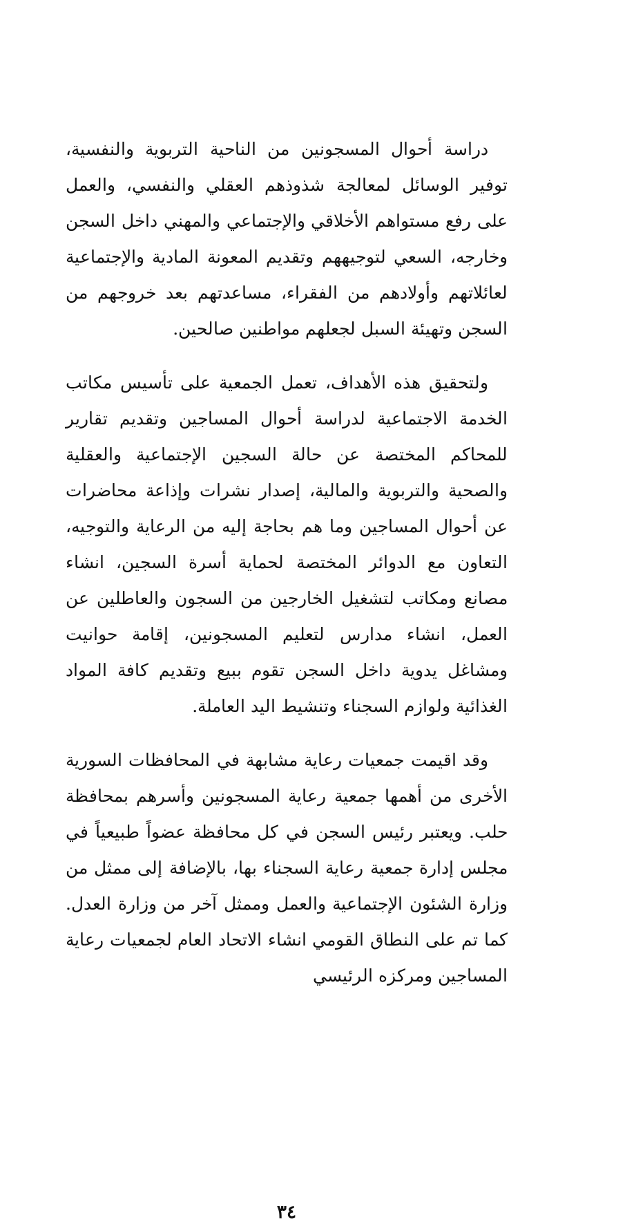دراسة أحوال المسجونين من الناحية التربوية والنفسية، توفير الوسائل لمعالجة شذوذهم العقلي والنفسي، والعمل على رفع مستواهم الأخلاقي والإجتماعي والمهني داخل السجن وخارجه، السعي لتوجيههم وتقديم المعونة المادية والإجتماعية لعائلاتهم وأولادهم من الفقراء، مساعدتهم بعد خروجهم من السجن وتهيئة السبل لجعلهم مواطنين صالحين.
ولتحقيق هذه الأهداف، تعمل الجمعية على تأسيس مكاتب الخدمة الاجتماعية لدراسة أحوال المساجين وتقديم تقارير للمحاكم المختصة عن حالة السجين الإجتماعية والعقلية والصحية والتربوية والمالية، إصدار نشرات وإذاعة محاضرات عن أحوال المساجين وما هم بحاجة إليه من الرعاية والتوجيه، التعاون مع الدوائر المختصة لحماية أسرة السجين، انشاء مصانع ومكاتب لتشغيل الخارجين من السجون والعاطلين عن العمل، انشاء مدارس لتعليم المسجونين، إقامة حوانيت ومشاغل يدوية داخل السجن تقوم ببيع وتقديم كافة المواد الغذائية ولوازم السجناء وتنشيط اليد العاملة.
وقد اقيمت جمعيات رعاية مشابهة في المحافظات السورية الأخرى من أهمها جمعية رعاية المسجونين وأسرهم بمحافظة حلب. ويعتبر رئيس السجن في كل محافظة عضواً طبيعياً في مجلس إدارة جمعية رعاية السجناء بها، بالإضافة إلى ممثل من وزارة الشئون الإجتماعية والعمل وممثل آخر من وزارة العدل. كما تم على النطاق القومي انشاء الاتحاد العام لجمعيات رعاية المساجين ومركزه الرئيسي
٣٤